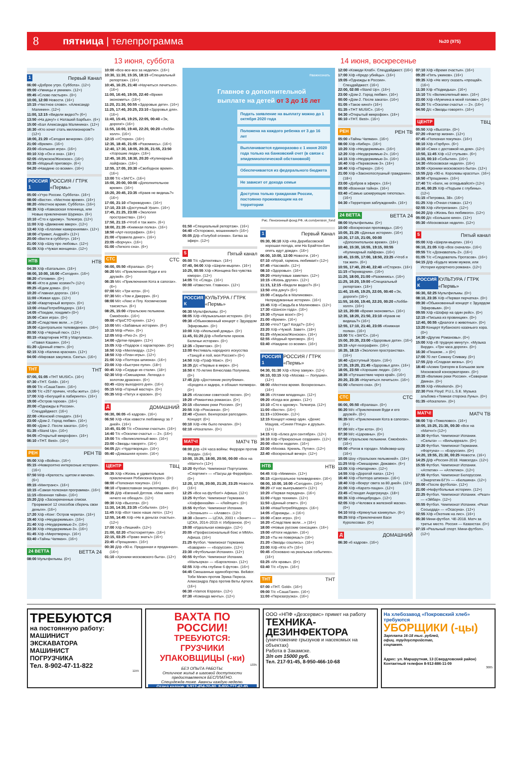8
пятница | телепрограмма
№20 (975)
13 июня, суббота 14 июня, воскресенье
1 Первый Канал
06:00 «Доброе утро. Суббота». (12+)
09:00 «Умницы и умники». (12+)
09:45 «Слово пастыря». (0+)
10:00, 12:00 Новости. (16+)
10:15 «Честное слово». «Александр Малинин». (12+)
11:00, 12:15 «Видели видео?» (6+)
13:50 «На дачу!» с Наташей Барбье». (6+)
15:00 «Бал Александра Малинина». (12+)
16:30 «Кто хочет стать миллионером?» (12+)
18:00, 21:20 «Сегодня вечером». (16+)
21:00 «Время». (16+)
23:00 «Большая игра». (16+)
00:10 Х/ф «Он и она». (18+)
02:05 «Мужское/Женское». (16+)
03:35 «Модный приговор». (6+)
04:20 «Наедине со всеми». (16+)
РОССИЯ 1 РОССИЯ / ГТРК «Пермь»
05:00 «Утро России. Суббота». (16+)
08:00 «Вести». «Местное время». (16+)
08:20 «Местное время. Суббота». (16+)
08:35 Х/ф «Кавказская пленница, или Новые приключения Шурика». (6+)
10:10 «Сто к одному». Телеигра. (12+)
11:00 Х/ф «Движение вверх». (12+)
13:40 Х/ф «Благими намерениями». (12+)
18:00 «Привет, Андрей!» (12+)
20:00 «Вести в субботу». (16+)
21:00 Х/ф «Шоу про любовь». (12+)
01:05 Х/ф «Чужая женщина». (12+)
НТВ НТВ
04:35 Х/ф «Батальон». (16+)
08:00, 10:00, 16:00 «Сегодня». (16+)
08:20 «Готовим». (0+)
08:45 «Кто в доме хозяин?» (12+)
09:25 «Едим дома». (0+)
10:20 «Главная дорога». (16+)
11:00 «Живая еда». (12+)
12:00 «Квартирный вопрос». (0+)
13:00 «НашПотребНадзор». (16+)
14:05 «Поедем, поедим!» (0+)
15:00 «Своя игра». (0+)
16:20 «Следствие вели…» (16+)
19:00 «Центральное телевидение». (16+)
20:50 Х/ф «Черный пес». (12+)
00:15 «Квартирник НТВ у Маргулиса». «Павел Кашин». (16+)
01:20 «Дачный ответ». (0+)
02:15 Х/ф «Калина красная». (12+)
04:00 «Мировая закулиса. Секты». (16+)
ТНТ ТНТ
07:00, 01:05 «ТНТ MUSIC». (16+)
07:30 «ТНТ. Gold». (16+)
09:00 Т/с «СашаТаня». (16+)
15:00 Т/с «257 причин, чтобы жить». (16+)
17:00 Х/ф «Бегущий в лабиринте». (16+)
19:00 «Остров героев». (16+)
20:00 «Однажды в России». Спецдайджест. (16+)
22:00 «Женский стендап». (16+)
23:00 «Дом-2. Город любви». (16+)
00:00 «Дом-2. После заката». (16+)
01:35 «Stand Up». (16+)
04:05 «Открытый микрофон». (16+)
06:10 «ТНТ. Best». (16+)
РЕН РЕН ТВ
05:00 Х/ф «Война». (16+)
05:15 «Невероятно интересные истории». (16+)
07:50 М/ф «Крепость: щитом и мечом». (6+)
09:15 «Минтранс». (16+)
10:15 «Самая полезная программа». (16+)
11:15 «Военная тайна». (16+)
15:20 Д/ф «Засекреченные списки. Прорвемся! 12 способов сберечь свои деньги». (16+)
17:20 Х/ф «Конг: Остров черепа». (16+)
19:40 Х/ф «Неудержимые». (16+)
21:40 Х/ф «Неудержимые-2». (16+)
23:30 Х/ф «Неудержимые-3». (16+)
01:45 Х/ф «Миротворец». (16+)
03:40 «Тайны Чапман». (16+)
24 ВЕТТА ВЕТТА 24
08:00 Мультфильмы. (0+)
10:00 «Все-все-все за неделю». (16+)
10:30, 11:30, 15:35, 18:15 «Специальный репортаж». (16+)
10:45, 16:25, 21:40 «Научиться лечиться». (16+)
11:00, 16:40, 19:05, 22:40 «Время экономить». (16+)
11:20, 21:30, 00:55 «Здоровые дети». (16+)
11:25, 17:40, 20:25, 23:10 «Здоровья для». (16+)
11:40, 15:45, 19:25, 22:05, 00:40 «Эх, дороги!» (16+)
11:55, 16:00, 19:40, 22:20, 00:20 «Лобби-холл». (16+)
12:15 «#Сториз». (16+)
12:35, 18:45, 21:05 «Разомнись». (16+)
12:40, 17:30, 18:05, 20:35, 21:55, 23:50 «Хорошие люди». (16+)
12:45, 16:20, 18:30, 20:20 «Кулинарный лайфхак». (16+)
12:55, 17:05, 20:30 «Свободное время». (16+)
13:00 Т/с «ЗАГС». (16+)
15:00, 20:00, 00:00 «Дополнительное время». (16+)
15:20, 20:45, 23:35 «Краев не видишь?» (16+)
17:00, 21:10 «Переводчик». (16+)
17:10, 23:15 «Доступный Урал». (16+)
17:45, 21:25, 23:00 «Экология пространства». (16+)
17:50, 21:15 «Чтоб я так жил». (6+)
18:00, 21:35 «Книжная полка». (16+)
18:50 «Арт-география». (16+)
21:00 «Правила денег». (16+)
23:05 «Ворчун». (16+)
01:00 «Легкого сна». (6+)
СТС СТС
06:00, 05:50 «Ералаш». (0+)
06:20 М/с «Приключения Вуди и его друзей». (0+)
06:35 М/с «Приключения Кота в сапогах». (6+)
07:00 М/с «Три кота». (0+)
07:30 М/с «Том и Джерри». (6+)
08:00 М/с «Лекс и Плу. Космические таксисты». (6+)
08:25, 15:00 «Уральские пельмени. Смехbook». (16+)
09:00 «ПроСТО кухня». (12+)
10:00 М/с «Забавные истории». (6+)
10:15 М/ф «Рио». (0+)
12:05 М/ф «Рио-2». (0+)
14:00 «Детки-предки». (12+)
15:05 Х/ф «Подарок с характером». (0+)
16:50 Х/ф «Миллиард». (12+)
18:50 Х/ф «План игры». (12+)
21:00 Х/ф «Полтора шпиона». (16+)
23:00 Х/ф «Быстрее пули». (18+)
00:45 Х/ф «Сердце из стали». (18+)
02:30 М/ф «Смешарики. Легенда о золотом драконе». (6+)
03:45 «Шоу выходного дня». (16+)
05:15 М/ф «Горный мастер». (0+)
05:35 М/ф «Петух и краски». (0+)
Д ДОМАШНИЙ
06:30, 06:05 «6 кадров». (16+)
06:50 Х/ф «Как извести любовницу за 7 дней». (16+)
10:45, 01:00 Т/с «Осколки счастья». (16+)
14:40 Т/с «Осколки счастья — 2». (16+)
19:00 Т/с «Великолепный век». (16+)
23:00 «Звезды говорят». (16+)
04:05 Д/с «Чудотворица». (16+)
05:40 «Домашняя кухня». (16+)
ЦЕНТР ТВЦ
06:35 Х/ф «Жизнь и удивительные приключения Робинзона Крузо». (0+)
08:00 «Полезная покупка». (16+)
08:10 «Православная энциклопедия». (6+)
08:35 Д/ф «Евгений Дятлов. «Мне никто ничего не обещал». (12+)
09:30 Х/ф «Высота». (0+)
11:30, 14:30, 23:35 «События». (16+)
11:45 Х/ф «Вот такое наше лето». (12+)
12:55, 14:45 Х/ф «Не в деньгах счастье». (12+)
17:00 Х/ф «Лишний». (12+)
21:00, 02:20 «Постскриптум». (16+)
22:15, 03:25 «Право знать!» (16+)
23:45 «Прощание». (16+)
00:30 Д/ф «90-е. Преданная и проданная». (16+)
01:10 «Хроники московского быта». (12+)
#важнознать
Главное о дополнительной выплате на детей от 3 до 16 лет
Подать заявление на выплату можно до 1 октября 2020 года
Положена на каждого ребенка от 3 до 16 лет
Выплачивается единоразово с 1 июня 2020 года только на банковский счет (в связи с эпидемиологической обстановкой)
Обеспечивается из федерального бюджета
Не зависит от дохода семьи
Доступна только гражданам России, постоянно проживающим на ее территории
Рис. Пенсионный фонд РФ, vk.com/pension_fond
01:50 «Специальный репортаж». (16+)
04:40 «Осторожно, мошенники!» (16+)
05:05 Д/ф «Голубой огонек». Битва за эфир». (12+)
5 Пятый канал
05:00 Т/с «Детективы». (16+)
07:40, 04:00 Х/ф «Ширли-мырли». (16+)
10:25, 00:55 Х/ф «Женщина без чувства юмора». (12+)
14:05 Т/с «След». (16+)
00:00 «Известия. Главное». (12+)
РОССИЯ К КУЛЬТУРА / ГТРК «Пермь»
06:30 Мультфильмы. (0+)
08:05 Х/ф «Музыкальная история». (0+)
09:30 «Обыкновенный концерт с Эдуардом Эфировым». (0+)
10:00 Х/ф «Июльский дождь». (0+)
11:45, 01:20 Д/ф «Любители орехов. Беличьи истории». (0+)
12:35 «Эрмитаж». (0+)
13:00 Фестиваль народного искусства «Танцуй и пой, моя Россия!» (0+)
14:50 Х/ф «Граф Макс». (0+)
16:35 Д/с «Первые в мире». (0+)
16:50 К 70-летию Вячеслава Полунина. (0+)
17:45 Д/ф «Достояние республики». «Бродяга и задира, я обошел полмира». (0+)
18:25 «Классики советской песни». (0+)
19:20 «Романтика романса». (0+)
20:15 «Великие реки России». (0+)
20:55 Х/ф «Роксанна». (0+)
22:40 «Queen. Венгерская рапсодия». Концерт. (0+)
00:10 Х/ф «Не было печали». (0+)
02:10 «Искатели». (0+)
МАТЧ! МАТЧ ТВ
08:00 Д/ф «24 часа войны: Феррари против Форда». (16+)
10:00, 15:25, 18:00, 20:50, 00:00 «Все на «Матч»!» (12+)
10:20 Футбол. Чемпионат Португалии. «Спортинг» — «Пасуш де Феррейра». (0+)
12:20, 17:55, 20:00, 21:20, 23:25 Новости. (16+)
12:25 «Все на футбол!» Афиша. (12+)
13:25 Футбол. Чемпионат Германии. «Хоффенхайм» — «Лейпциг». (0+)
15:55 Футбол. Чемпионат Испании. «Эспаньол» — «Алавес». (12+)
18:30 «Зенит» — ЦСКА, 2003 г. «Зенит» — ЦСКА, 2014–2015 гг. Избранное. (0+)
19:00 «Идеальная команда». (12+)
20:05 «Профессиональный бокс и ММА». Афиша. (16+)
21:25 Футбол. Чемпионат Германии. «Бавария» — «Боруссия». (12+)
23:30 «Футбольная Испания». (12+)
00:55 Футбол. Чемпионат Испании. «Мальорка» — «Барселона». (12+)
02:55 Х/ф «На глубине 6 футов». (16+)
04:45 Смешанные единоборства. Bellator. Тоби Мизеч против Эрика Переса. Александра Лара против Веты Артеги. (16+)
06:30 «Vamos Espana». (12+)
07:30 «Команда мечты». (12+)
1 Первый Канал
05:30, 06:10 Х/ф «На Дерибасовской хорошая погода, или На Брайтон-Бич опять идут дожди». (16+)
06:00, 10:00, 12:00 Новости. (16+)
07:10 «Играй, гармонь любимая!» (12+)
07:45 «Часовой». (12+)
08:10 «Здоровье». (16+)
09:20 «Непутевые заметки». (12+)
10:15 «Жизнь других». (12+)
11:15, 12:15 «Видели видео?» (6+)
13:50 «На дачу!» (6+)
15:00 «Свадьба в Малиновке». Непридуманные истории». (16+)
15:45 Х/ф «Свадьба в Малиновке». (12+)
17:30 «Шансон года». (16+)
19:30 «Лучше всех!» (0+)
21:00 «Время». (16+)
22:00 «Что? Где? Когда?» (16+)
23:20 Х/ф «Чужой. Завет». (18+)
01:25 «Мужское/Женское». (16+)
02:55 «Модный приговор». (6+)
03:40 «Наедине со всеми». (16+)
РОССИЯ 1 РОССИЯ / ГТРК «Пермь»
04:30, 01:30 Х/ф «Хочу замуж». (12+)
06:10, 03:15 Х/ф «Москва — Лопушки». (12+)
08:00 «Местное время. Воскресенье». (16+)
08:35 «Устами младенца». (12+)
09:20 «Когда все дома». (12+)
10:10 «Сто к одному». Телеигра. (12+)
11:00 «Вести». (16+)
11:15 «100янов». (12+)
12:15 Концерт номер один. «Денис Мацуев, «Синяя Птица» и друзья». (12+)
14:15 Х/ф «Блюз для сентября». (12+)
16:10 Х/ф «Прекрасные создания». (12+)
20:00 «Вести недели». (16+)
22:00 «Москва. Кремль. Путин». (12+)
22:40 «Воскресный вечер». (12+)
НТВ НТВ
04:45 Х/ф «Мимино». (12+)
06:15 «Центральное телевидение». (16+)
08:00, 10:00, 16:00 «Сегодня». (16+)
08:20 «У нас выигрывают!» (12+)
10:20 «Первая передача». (16+)
11:00 «Чудо техники». (12+)
11:50 «Дачный ответ». (0+)
13:00 «НашПотребНадзор». (16+)
14:05 «Однажды…» (16+)
15:00 «Своя игра». (0+)
16:20 «Следствие вели…» (16+)
18:00 «Новые русские сенсации». (16+)
19:00 «Итоги недели». (16+)
20:10 «Ты не поверишь!» (16+)
21:20 «Звезды сошлись». (16+)
23:00 Х/ф «Кто я?» (16+)
00:45 «Основано на реальных событиях». (16+)
03:25 «Их нравы». (0+)
03:40 Т/с «Груз». (16+)
ТНТ ТНТ
07:00 «ТНТ. Gold». (16+)
09:00 Т/с «СашаТаня». (16+)
11:00 «Перезагрузка». (16+)
12:00 «Комеди Клаб». Спецдайджест. (16+)
17:00 Х/ф «Кредо убийцы». (16+)
19:05 «Однажды в России». Спецдайджест. (16+)
22:00, 02:00 «Stand Up». (16+)
23:00 «Дом-2. Город любви». (16+)
00:00 «Дом-2. После заката». (16+)
01:05 «Такое кино!» (16+)
01:35 «ТНТ MUSIC». (16+)
04:30 «Открытый микрофон». (16+)
06:10 «ТНТ. Best». (16+)
РЕН РЕН ТВ
05:00 «Тайны Чапман». (16+)
08:00 Х/ф «Кибер». (16+)
10:20 Х/ф «Неудержимые». (16+)
12:20 Х/ф «Неудержимые-2». (16+)
14:15 Х/ф «Неудержимые-3». (16+)
16:40 Х/ф «Перевозчик-3». (16+)
18:40 Х/ф «Паркер». (16+)
21:00 Х/ф «Законопослушный гражданин». (18+)
23:00 «Добров в эфире». (16+)
00:00 «Военная тайна». (16+)
03:40 «Самые шокирующие гипотезы». (16+)
04:30 «Территория заблуждений». (16+)
24 ВЕТТА ВЕТТА 24
08:00 Мультфильмы. (0+)
10:00 «Воскресная проповедь». (16+)
10:05, 21:25 «Дачные истории». (16+)
10:20, 17:15, 21:05, 00:00 «Дополнительное время». (16+)
10:40, 15:30, 16:55, 19:15, 00:55 «Кулинарный лайфхак». (16+)
10:45, 15:05, 17:00, 18:50, 23:25 «Чтоб я так жил». (6+)
10:55, 17:40, 20:40, 22:40 «#Сториз». (16+)
11:15 «Переводчик». (16+)
11:20, 18:00, 21:00 «Разомнись». (16+)
11:25, 16:20, 19:00 «Специальный репортаж». (16+)
11:40, 15:45, 19:25, 22:05, 00:40 «Эх, дороги!» (16+)
11:55, 16:00, 19:40, 22:20, 00:20 «Лобби-холл». (16+)
12:15, 20:00 «Время экономить». (16+)
12:35, 18:20, 21:50, 23:10 «Краев не видишь?» (16+)
12:55, 17:10, 21:40, 23:05 «Книжная полка». (16+)
13:00 Т/с «ЗАГС». (16+)
15:00, 20:35, 23:00 «Здоровые дети». (16+)
15:15 «Арт-география». (16+)
16:35, 18:15 «Экология пространства». (16+)
16:40 «Доступный Урал». (16+)
17:35, 19:20, 21:45 «Здоровья для». (16+)
18:05, 23:50 «Хорошие люди». (16+)
18:35 «Путешествие через край». (16+)
20:20, 23:35 «Научиться лечиться». (16+)
01:00 «Легкого сна». (6+)
СТС СТС
06:00, 05:50 «Ералаш». (0+)
06:20 М/с «Приключения Вуди и его друзей». (0+)
06:35 М/с «Приключения Кота в сапогах». (6+)
07:00 М/с «Три кота». (0+)
07:30 М/с «Царевны». (0+)
07:50 «Уральские пельмени. Смехbook». (16+)
09:00 «Рогов в городе». Мэйковер-шоу. (16+)
10:05 Шоу «Уральских пельменей». (16+)
11:25 М/ф «Смешарики. Дежавю». (6+)
13:05 Х/ф «Напарник». (12+)
14:55 Х/ф «Дорогой папа». (12+)
16:40 Х/ф «Полтора шпиона». (16+)
18:40 Х/ф «Вокруг света за 80 дней». (12+)
21:00 Х/ф «Каратэ-пацан». (12+)
23:45 «Стендап Андеграунд». (18+)
00:35 Х/ф «Нищеброды». (12+)
02:05 Х/ф «Человек в железной маске». (0+)
04:10 М/ф «Крякнутые каникулы». (6+)
05:25 М/ф «Приключения Васи Куролесова». (0+)
Д ДОМАШНИЙ
06:30 «6 кадров». (16+)
07:10 Х/ф «Время счастья». (16+)
09:20 «Пять ужинов». (16+)
09:35 Х/ф «Не могу сказать «прощай». (16+)
11:30 Х/ф «Подкидыш». (16+)
15:10 Т/с «Великолепный век». (16+)
23:00 Х/ф «Мужчина в моей голове». (16+)
01:20 Т/с «Осколки счастья — 2». (16+)
04:50 Д/с «Звезды говорят». (16+)
ЦЕНТР ТВЦ
05:50 Х/ф «Высота». (0+)
07:20 «Фактор жизни». (12+)
07:45 «Полезная покупка». (16+)
08:10 Х/ф «Горбун». (6+)
10:10 «Смех с доставкой на дом». (12+)
10:50, 11:45 Х/ф «12 стульев». (6+)
11:30, 00:10 «События». (16+)
14:30 «Московская неделя». (16+)
15:00 «Хроники московского быта». (12+)
15:55 Д/ф «90-е. Королевы красоты». (16+)
16:50 «Прощание». (16+)
17:40 Т/с «Беги, не оглядывайся!» (12+)
21:40, 00:25 Х/ф «Подъем с глубины». (12+)
01:15 «Петровка, 38». (16+)
01:25 Х/ф «Очная ставка». (12+)
02:55 Х/ф «Интриганки». (12+)
04:20 Д/ф «Жизнь без любимого». (12+)
05:00 Д/с «Большое кино». (12+)
05:30 «Московская неделя». (12+)
5 Пятый канал
05:00 Х/ф «Ширли-мырли». (16+)
06:10, 21:05 Х/ф «Все сначала». (16+)
09:55 Т/с «Дознаватель-2». (16+)
01:05 Т/с «Следователь Протасов». (16+)
04:15 Д/ф «Будьте моим мужем, или История курортного романа». (12+)
РОССИЯ К КУЛЬТУРА / ГТРК «Пермь»
06:30, 02:25 Мультфильмы. (0+)
08:10, 23:35 Х/ф «Первая перчатка». (0+)
09:30 «Обыкновенный концерт с Эдуардом Эфировым». (0+)
09:55 Х/ф «Шофер на один рейс». (0+)
12:15 «Письма из провинции». (0+)
12:40, 00:55 «Диалоги о животных». (0+)
13:20 Концерт Кубанского казачьего хора. (0+)
14:30 «Другие Романовы». (0+)
15:00 Х/ф «В трудную минуту». «Музыка Верди». «Три часа дороги». (0+)
16:30 «Пешком…» (0+)
17:00 70 лет Семену Спиваку. (0+)
17:55 Д/ф «Сладкая жизнь». (0+)
18:40 «Асмик Григорян в Большом зале Московской консерватории». (0+)
20:15 «Великие реки России». «Северная Двина». (0+)
20:55 Х/ф «Weekend». (0+)
22:30 Pink Floyd: P.U.L.S.E. Музыка альбома «Темная сторона Луны». (0+)
01:35 «Искатели». (0+)
МАТЧ! МАТЧ ТВ
08:00 Т/ф «Тяжеловес». (16+)
10:00, 15:25, 21:35, 00:30 «Все на «Матч»!» (12+)
10:30 Футбол. Чемпионат Испании. «Сельта» — «Вильярреал». (0+)
12:20 Футбол. Чемпионат Германии. «Фортуна» — «Боруссия». (0+)
14:20, 19:55, 21:30, 00:25 Новости. (16+)
14:25 Д/ф «Россия-2018. Навсегда». (12+)
15:55 Футбол. Чемпионат Испании. «Атлетик» — «Атлетико». (12+)
17:55 Футбол. Чемпионат Белоруссии. «Энергетик-БГУ» — «Белшина». (12+)
20:00 «После футбола». (12+)
21:00 «Нефутбольные истории». (12+)
22:25 Футбол. Чемпионат Испании. «Реал» — «Эйбар». (12+)
00:55 Футбол. Чемпионат Испании. «Реал Сосьедад» — «Осасуна». (12+)
02:55 Х/ф «Охотник на лис». (16+)
05:30 Мини-футбол. ЧЕ-2018. Матч за третье место. Россия — Казахстан. (0+)
07:15 «Реальный спорт. Мини-футбол». (12+)
ТРЕБУЮТСЯ
на постоянную работу:
МАШИНИСТ
ЭКСКАВАТОРА
МАШИНИСТ
ПОГРУЗЧИКА
Тел. 8-902-47-11-822
1155
ВАХТА ПО РОССИИ!
ТРЕБУЮТСЯ:
ГРУЗЧИКИ
УПАКОВЩИЦЫ (-ки)
1335
БЕЗ ОПЫТА РАБОТЫ.
Отличное жильё в шаговой доступности предоставляется БЕСПЛАТНО.
Спецодежда тоже. Авансы каждую неделю.
Отдел кадров: 8-912-454-20-80, 8-800-777-42-85
ООО «НПФ «Дезсервис» примет на работу
ТЕХНИКА-
ДЕЗИНФЕКТОРА
(уничтожение грызунов и насекомых на объектах)
Работа в Закамске.
З/п от 15000 руб.
Тел. 217-91-45, 8-950-466-10-68
На хлебозавод «Покровский хлеб» требуются
УБОРЩИКИ (-цы)
Зарплата 16-18 тыс. рублей,
офиц. трудоустройство,
соцпакет.
Адрес: ул. Маршрутная, 13 (Свердловский район)
Контактный телефон 8-912-886-11-09
3085